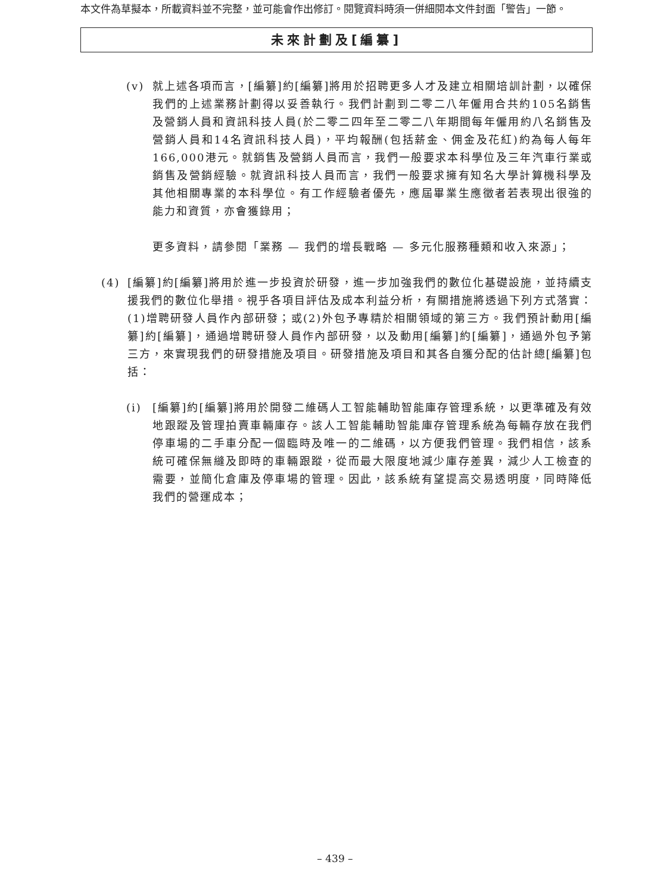本文件為草擬本，所載資料並不完整，並可能會作出修訂。閱覽資料時須一併細閱本文件封面「警告」一節。
未來計劃及[編纂]
(v) 就上述各項而言，[編纂]約[編纂]將用於招聘更多人才及建立相關培訓計劃，以確保我們的上述業務計劃得以妥善執行。我們計劃到二零二八年僱用合共約105名銷售及營銷人員和資訊科技人員(於二零二四年至二零二八年期間每年僱用約八名銷售及營銷人員和14名資訊科技人員)，平均報酬(包括薪金、佣金及花紅)約為每人每年166,000港元。就銷售及營銷人員而言，我們一般要求本科學位及三年汽車行業或銷售及營銷經驗。就資訊科技人員而言，我們一般要求擁有知名大學計算機科學及其他相關專業的本科學位。有工作經驗者優先，應屆畢業生應徵者若表現出很強的能力和資質，亦會獲錄用；
更多資料，請參閱「業務 — 我們的增長戰略 — 多元化服務種類和收入來源」；
(4) [編纂]約[編纂]將用於進一步投資於研發，進一步加強我們的數位化基礎設施，並持續支援我們的數位化舉措。視乎各項目評估及成本利益分析，有關措施將透過下列方式落實：(1)增聘研發人員作內部研發；或(2)外包予專精於相關領域的第三方。我們預計動用[編纂]約[編纂]，通過增聘研發人員作內部研發，以及動用[編纂]約[編纂]，通過外包予第三方，來實現我們的研發措施及項目。研發措施及項目和其各自獲分配的估計總[編纂]包括：
(i) [編纂]約[編纂]將用於開發二維碼人工智能輔助智能庫存管理系統，以更準確及有效地跟蹤及管理拍賣車輛庫存。該人工智能輔助智能庫存管理系統為每輛存放在我們停車場的二手車分配一個臨時及唯一的二維碼，以方便我們管理。我們相信，該系統可確保無縫及即時的車輛跟蹤，從而最大限度地減少庫存差異，減少人工檢查的需要，並簡化倉庫及停車場的管理。因此，該系統有望提高交易透明度，同時降低我們的營運成本；
– 439 –